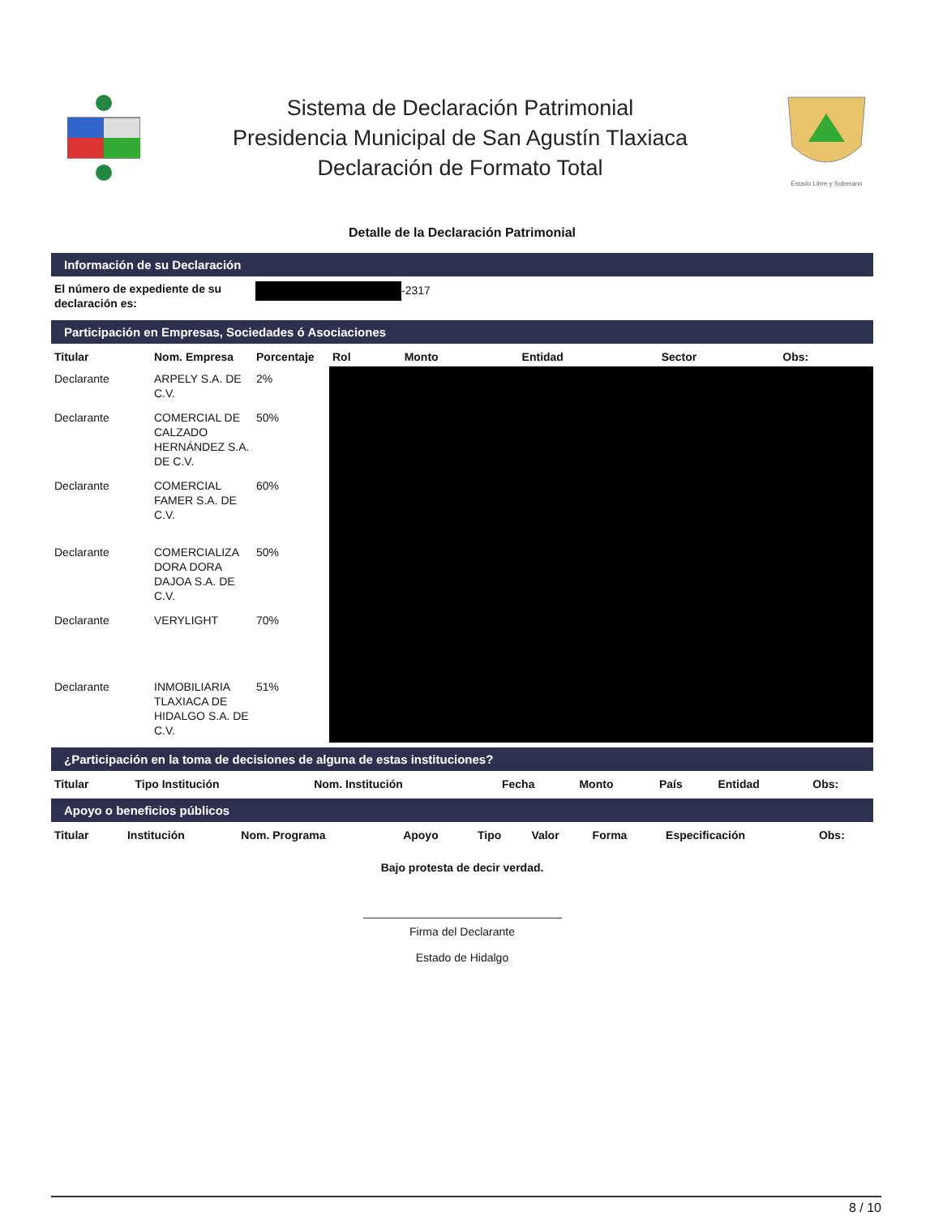Sistema de Declaración Patrimonial
Presidencia Municipal de San Agustín Tlaxiaca
Declaración de Formato Total
Estado Libre y Soberano
Detalle de la Declaración Patrimonial
Información de su Declaración
| El número de expediente de su declaración es: | -2317 |
Participación en Empresas, Sociedades ó Asociaciones
| Titular | Nom. Empresa | Porcentaje | Rol | Monto | Entidad | Sector | Obs: |
| --- | --- | --- | --- | --- | --- | --- | --- |
| Declarante | ARPELY S.A. DE C.V. | 2% | | | | | |
| Declarante | COMERCIAL DE CALZADO HERNÁNDEZ S.A. DE C.V. | 50% | | | | | |
| Declarante | COMERCIAL FAMER S.A. DE C.V. | 60% | | | | | |
| Declarante | COMERCIALIZA DORA DORA DAJOA S.A. DE C.V. | 50% | | | | | |
| Declarante | VERYLIGHT | 70% | | | | | |
| Declarante | INMOBILIARIA TLAXIACA DE HIDALGO S.A. DE C.V. | 51% | | | | | |
¿Participación en la toma de decisiones de alguna de estas instituciones?
| Titular | Tipo Institución | Nom. Institución | Fecha | Monto | País | Entidad | Obs: |
| --- | --- | --- | --- | --- | --- | --- | --- |
Apoyo o beneficios públicos
| Titular | Institución | Nom. Programa | Apoyo | Tipo | Valor | Forma | Especificación | Obs: |
| --- | --- | --- | --- | --- | --- | --- | --- | --- |
Bajo protesta de decir verdad.
Firma del Declarante
Estado de Hidalgo
8 / 10